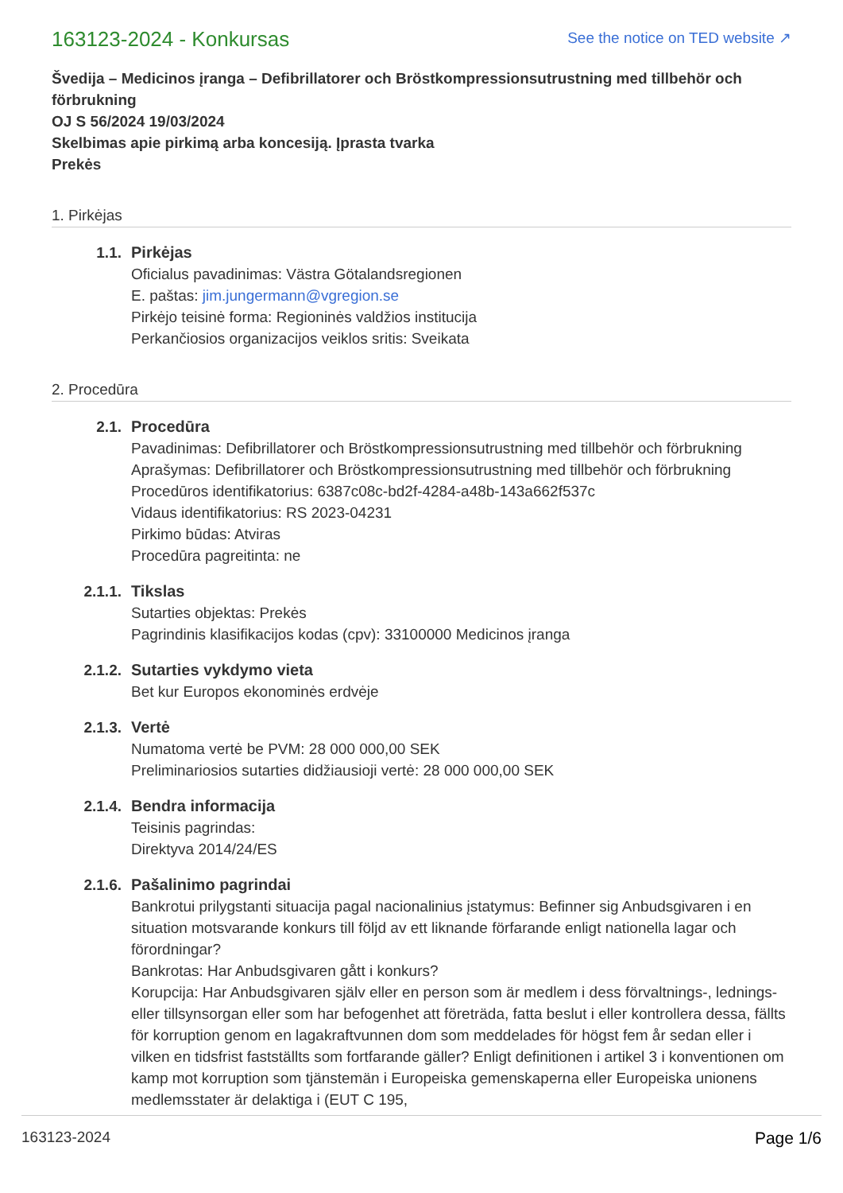163123-2024 - Konkursas
See the notice on TED website ↗
Švedija – Medicinos įranga – Defibrillatorer och Bröstkompressionsutrustning med tillbehör och förbrukning
OJ S 56/2024 19/03/2024
Skelbimas apie pirkimą arba koncesiją. Įprasta tvarka
Prekės
1. Pirkėjas
1.1. Pirkėjas
Oficialus pavadinimas: Västra Götalandsregionen
E. paštas: jim.jungermann@vgregion.se
Pirkėjo teisinė forma: Regioninės valdžios institucija
Perkančiosios organizacijos veiklos sritis: Sveikata
2. Procedūra
2.1. Procedūra
Pavadinimas: Defibrillatorer och Bröstkompressionsutrustning med tillbehör och förbrukning
Aprašymas: Defibrillatorer och Bröstkompressionsutrustning med tillbehör och förbrukning
Procedūros identifikatorius: 6387c08c-bd2f-4284-a48b-143a662f537c
Vidaus identifikatorius: RS 2023-04231
Pirkimo būdas: Atviras
Procedūra pagreitinta: ne
2.1.1. Tikslas
Sutarties objektas: Prekės
Pagrindinis klasifikacijos kodas (cpv): 33100000 Medicinos įranga
2.1.2. Sutarties vykdymo vieta
Bet kur Europos ekonominės erdvėje
2.1.3. Vertė
Numatoma vertė be PVM: 28 000 000,00 SEK
Preliminariosios sutarties didžiausioji vertė: 28 000 000,00 SEK
2.1.4. Bendra informacija
Teisinis pagrindas:
Direktyva 2014/24/ES
2.1.6. Pašalinimo pagrindai
Bankrotui prilygstanti situacija pagal nacionalinius įstatymus: Befinner sig Anbudsgivaren i en situation motsvarande konkurs till följd av ett liknande förfarande enligt nationella lagar och förordningar?
Bankrotas: Har Anbudsgivaren gått i konkurs?
Korupcija: Har Anbudsgivaren själv eller en person som är medlem i dess förvaltnings-, lednings- eller tillsynsorgan eller som har befogenhet att företräda, fatta beslut i eller kontrollera dessa, fällts för korruption genom en lagakraftvunnen dom som meddelades för högst fem år sedan eller i vilken en tidsfrist fastställts som fortfarande gäller? Enligt definitionen i artikel 3 i konventionen om kamp mot korruption som tjänstemän i Europeiska gemenskaperna eller Europeiska unionens medlemsstater är delaktiga i (EUT C 195,
163123-2024 Page 1/6